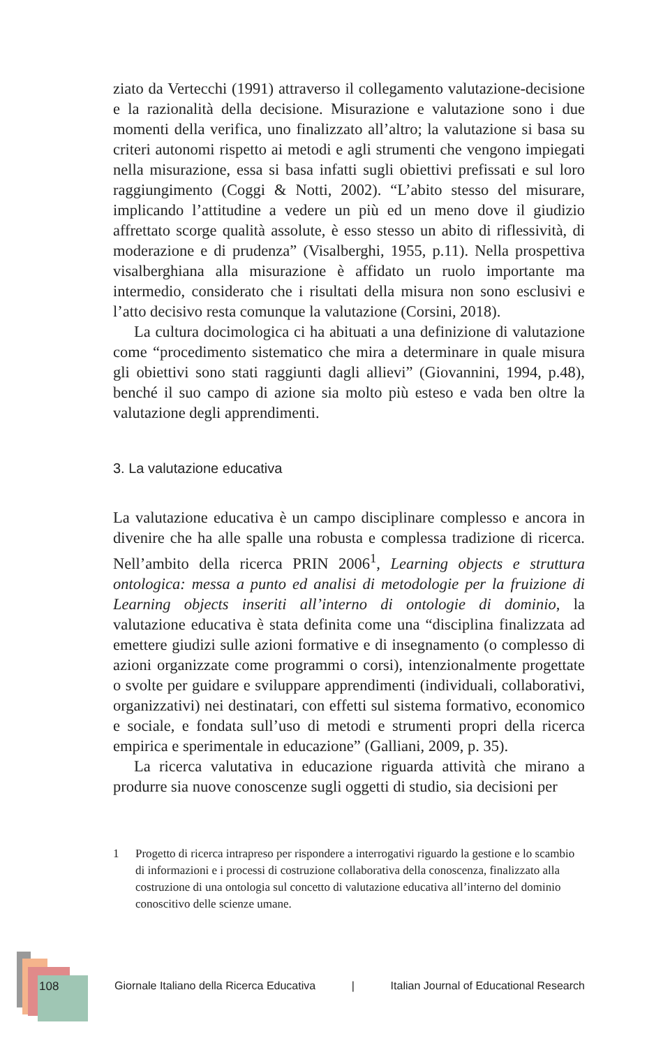ziato da Vertecchi (1991) attraverso il collegamento valutazione-decisione e la razionalità della decisione. Misurazione e valutazione sono i due momenti della verifica, uno finalizzato all’altro; la valutazione si basa su criteri autonomi rispetto ai metodi e agli strumenti che vengono impiegati nella misurazione, essa si basa infatti sugli obiettivi prefissati e sul loro raggiungimento (Coggi & Notti, 2002). “L’abito stesso del misurare, implicando l’attitudine a vedere un più ed un meno dove il giudizio affrettato scorge qualità assolute, è esso stesso un abito di riflessività, di moderazione e di prudenza” (Visalberghi, 1955, p.11). Nella prospettiva visalberghiana alla misurazione è affidato un ruolo importante ma intermedio, considerato che i risultati della misura non sono esclusivi e l’atto decisivo resta comunque la valutazione (Corsini, 2018).
La cultura docimologica ci ha abituati a una definizione di valutazione come “procedimento sistematico che mira a determinare in quale misura gli obiettivi sono stati raggiunti dagli allievi” (Giovannini, 1994, p.48), benché il suo campo di azione sia molto più esteso e vada ben oltre la valutazione degli apprendimenti.
3. La valutazione educativa
La valutazione educativa è un campo disciplinare complesso e ancora in divenire che ha alle spalle una robusta e complessa tradizione di ricerca. Nell’ambito della ricerca PRIN 2006<sup>1</sup>, Learning objects e struttura ontologica: messa a punto ed analisi di metodologie per la fruizione di Learning objects inseriti all’interno di ontologie di dominio, la valutazione educativa è stata definita come una “disciplina finalizzata ad emettere giudizi sulle azioni formative e di insegnamento (o complesso di azioni organizzate come programmi o corsi), intenzionalmente progettate o svolte per guidare e sviluppare apprendimenti (individuali, collaborativi, organizzativi) nei destinatari, con effetti sul sistema formativo, economico e sociale, e fondata sull’uso di metodi e strumenti propri della ricerca empirica e sperimentale in educazione” (Galliani, 2009, p. 35).
La ricerca valutativa in educazione riguarda attività che mirano a produrre sia nuove conoscenze sugli oggetti di studio, sia decisioni per
1 Progetto di ricerca intrapreso per rispondere a interrogativi riguardo la gestione e lo scambio di informazioni e i processi di costruzione collaborativa della conoscenza, finalizzato alla costruzione di una ontologia sul concetto di valutazione educativa all’interno del dominio conoscitivo delle scienze umane.
108
Giornale Italiano della Ricerca Educativa | Italian Journal of Educational Research